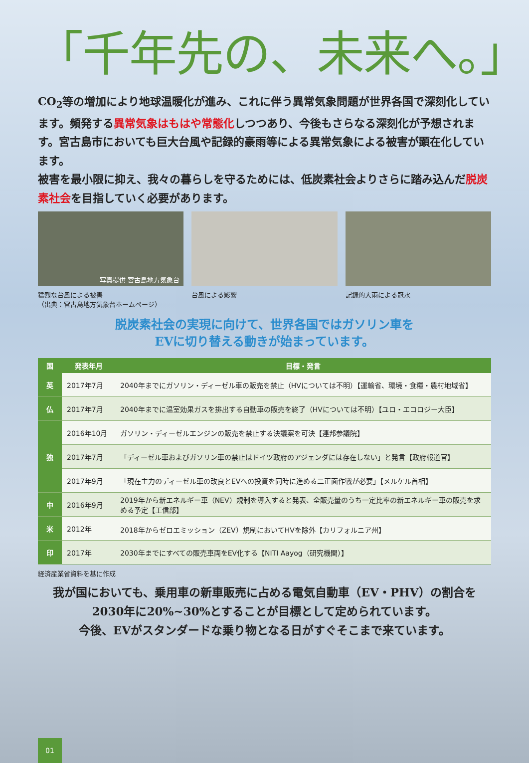「千年先の、未来へ。」
CO<sub>2</sub>等の増加により地球温暖化が進み、これに伴う異常気象問題が世界各国で深刻化しています。頻発する異常気象はもはや常態化しつつあり、今後もさらなる深刻化が予想されます。宮古島市においても巨大台風や記録的豪雨等による異常気象による被害が顕在化しています。
被害を最小限に抑え、我々の暮らしを守るためには、低炭素社会よりさらに踏み込んだ脱炭素社会を目指していく必要があります。
写真提供 宮古島地方気象台
猛烈な台風による被害
（出典：宮古島地方気象台ホームページ）
台風による影響 記録的大雨による冠水
脱炭素社会の実現に向けて、世界各国ではガソリン車を
EVに切り替える動きが始まっています。
| 国 | 発表年月 | 目標・発言 |
| --- | --- | --- |
| 英 | 2017年7月 | 2040年までにガソリン・ディーゼル車の販売を禁止（HVについては不明）【運輸省、環境・食糧・農村地域省】 |
| 仏 | 2017年7月 | 2040年までに温室効果ガスを排出する自動車の販売を終了（HVについては不明）【ユロ・エコロジー大臣】 |
| 独 | 2016年10月 | ガソリン・ディーゼルエンジンの販売を禁止する決議案を可決【連邦参議院】 |
| | 2017年7月 | 「ディーゼル車およびガソリン車の禁止はドイツ政府のアジェンダには存在しない」と発言【政府報道官】 |
| | 2017年9月 | 「現在主力のディーゼル車の改良とEVへの投資を同時に進める二正面作戦が必要」【メルケル首相】 |
| 中 | 2016年9月 | 2019年から新エネルギー車（NEV）規制を導入すると発表、全販売量のうち一定比率の新エネルギー車の販売を求める予定【工信部】 |
| 米 | 2012年 | 2018年からゼロエミッション（ZEV）規制においてHVを除外【カリフォルニア州】 |
| 印 | 2017年 | 2030年までにすべての販売車両をEV化する【NITI Aayog（研究機関）】 |
経済産業省資料を基に作成
我が国においても、乗用車の新車販売に占める電気自動車（EV・PHV）の割合を
2030年に20%~30%とすることが目標として定められています。
今後、EVがスタンダードな乗り物となる日がすぐそこまで来ています。
01